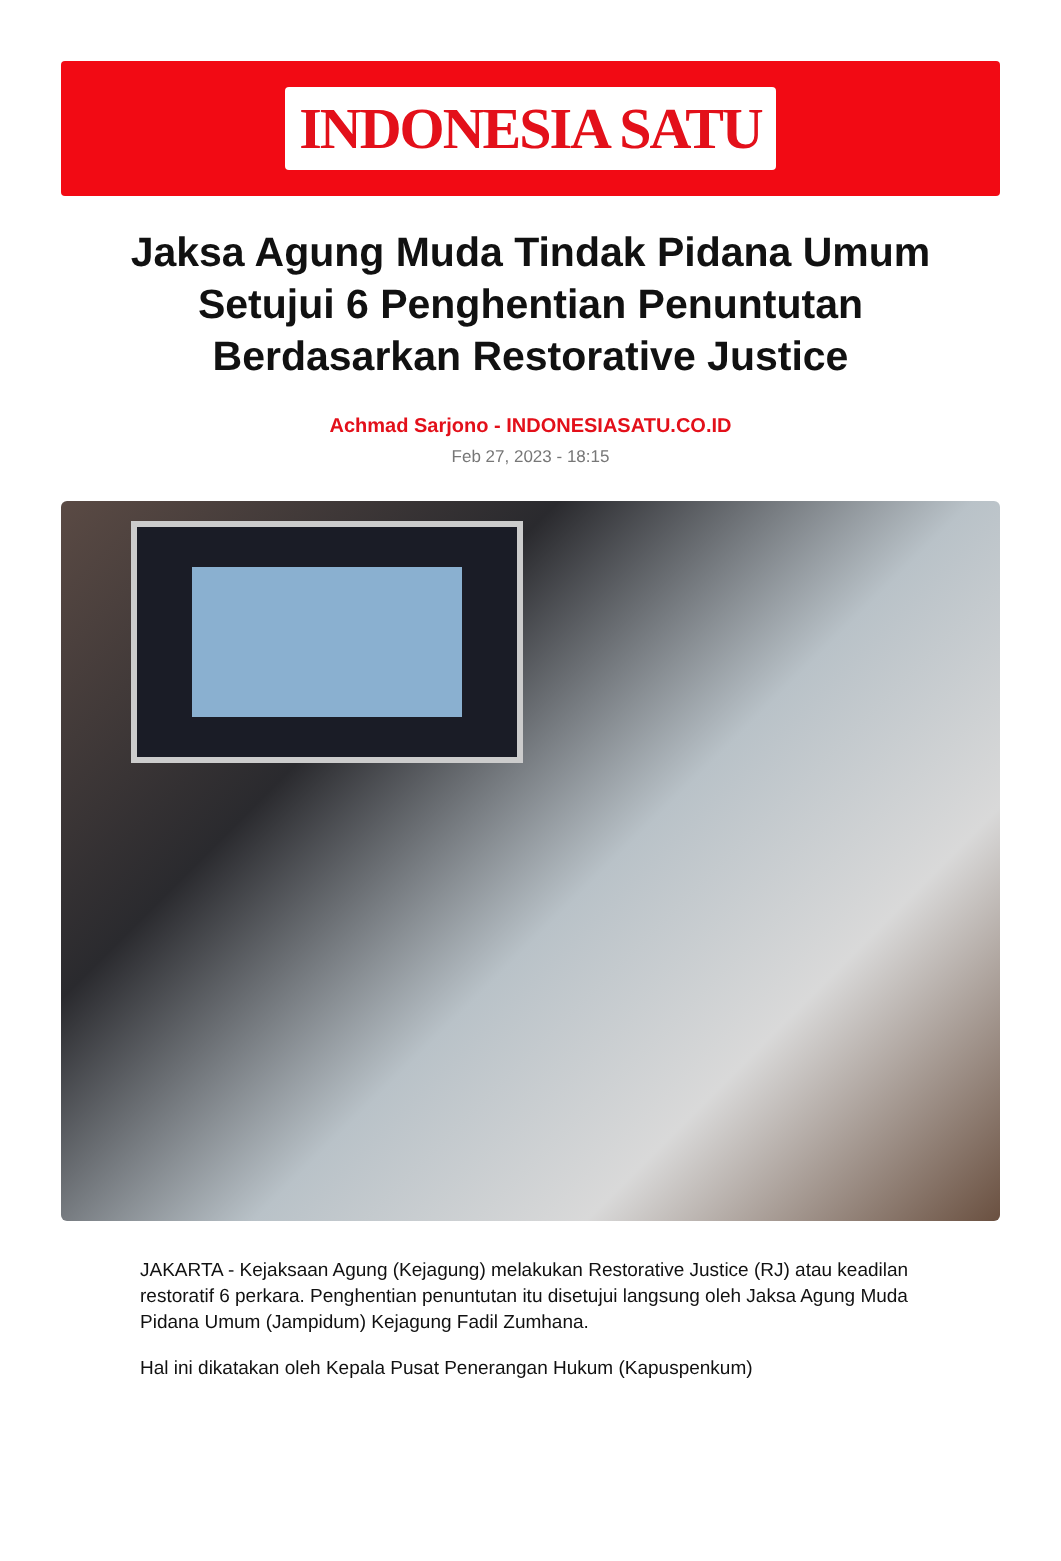INDONESIA SATU
Jaksa Agung Muda Tindak Pidana Umum Setujui 6 Penghentian Penuntutan Berdasarkan Restorative Justice
Achmad Sarjono - INDONESIASATU.CO.ID
Feb 27, 2023 - 18:15
JAKARTA - Kejaksaan Agung (Kejagung) melakukan Restorative Justice (RJ) atau keadilan restoratif 6 perkara. Penghentian penuntutan itu disetujui langsung oleh Jaksa Agung Muda Pidana Umum (Jampidum) Kejagung Fadil Zumhana.
Hal ini dikatakan oleh Kepala Pusat Penerangan Hukum (Kapuspenkum)